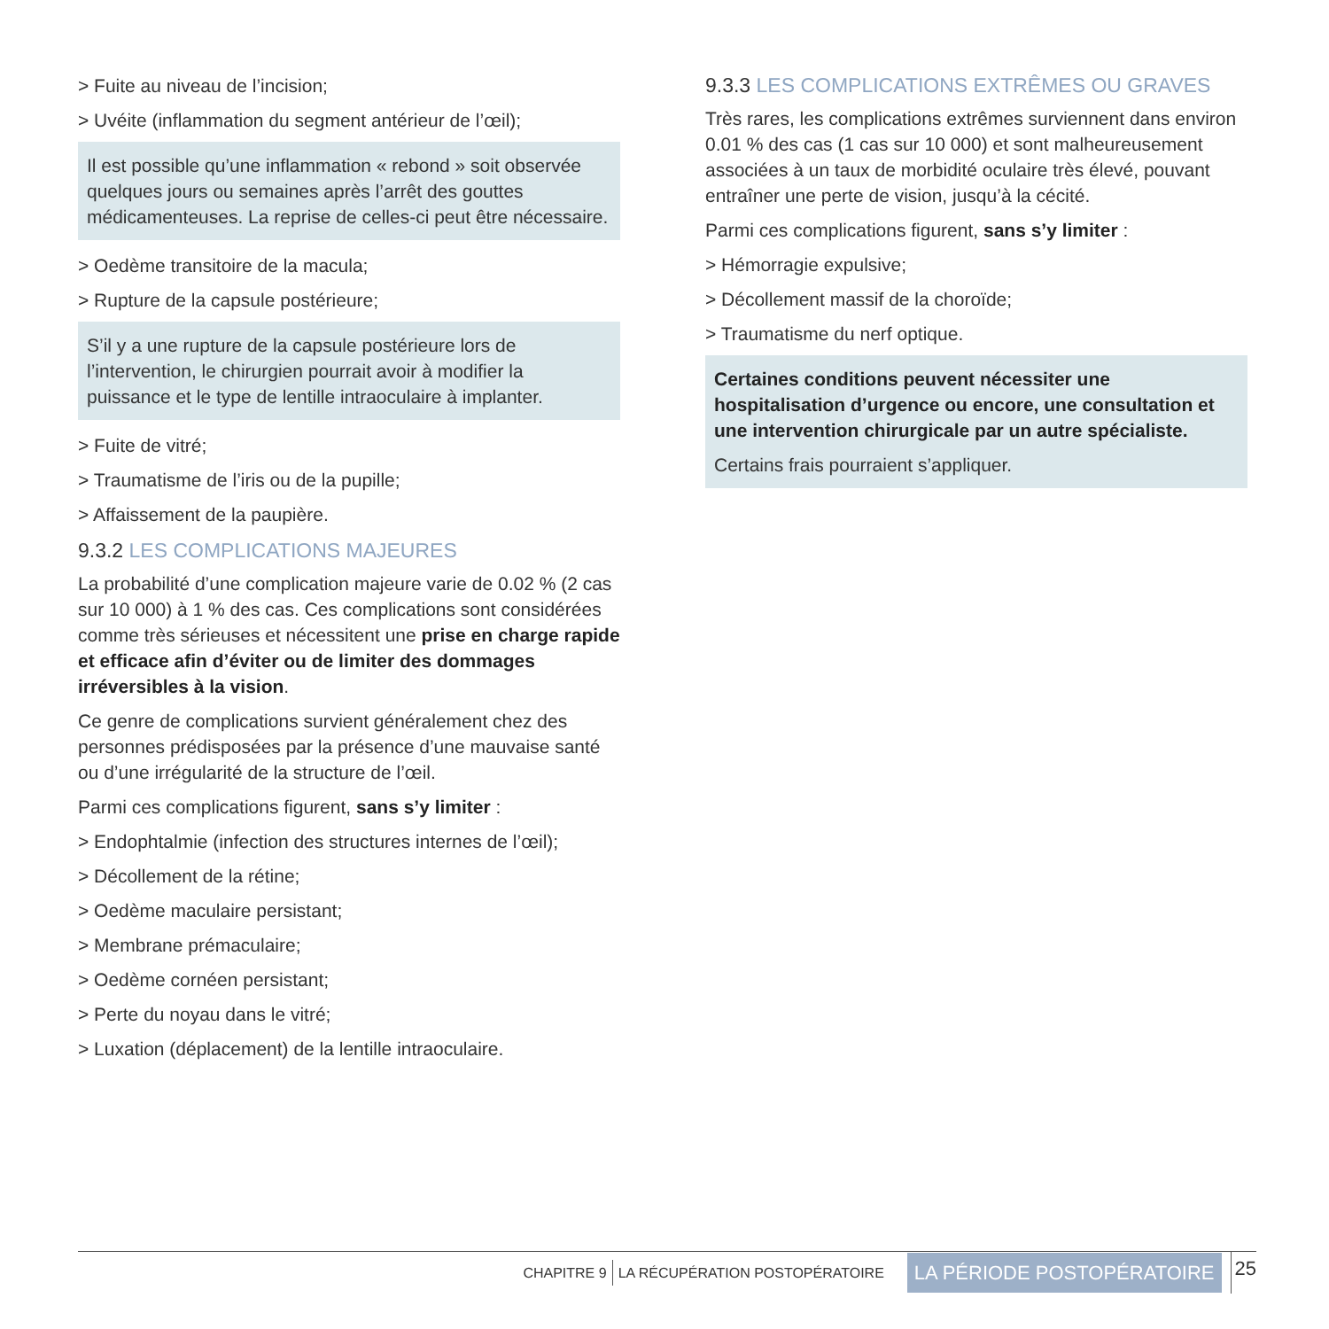> Fuite au niveau de l’incision;
> Uvéite (inflammation du segment antérieur de l’œil);
Il est possible qu’une inflammation « rebond » soit observée quelques jours ou semaines après l’arrêt des gouttes médicamenteuses. La reprise de celles-ci peut être nécessaire.
> Oedème transitoire de la macula;
> Rupture de la capsule postérieure;
S’il y a une rupture de la capsule postérieure lors de l’intervention, le chirurgien pourrait avoir à modifier la puissance et le type de lentille intraoculaire à implanter.
> Fuite de vitré;
> Traumatisme de l’iris ou de la pupille;
> Affaissement de la paupière.
9.3.2 LES COMPLICATIONS MAJEURES
La probabilité d’une complication majeure varie de 0.02 % (2 cas sur 10 000) à 1 % des cas. Ces complications sont considérées comme très sérieuses et nécessitent une prise en charge rapide et efficace afin d’éviter ou de limiter des dommages irréversibles à la vision.
Ce genre de complications survient généralement chez des personnes prédisposées par la présence d’une mauvaise santé ou d’une irrégularité de la structure de l’œil.
Parmi ces complications figurent, sans s’y limiter :
> Endophtalmie (infection des structures internes de l’œil);
> Décollement de la rétine;
> Oedème maculaire persistant;
> Membrane prémaculaire;
> Oedème cornéen persistant;
> Perte du noyau dans le vitré;
> Luxation (déplacement) de la lentille intraoculaire.
9.3.3 LES COMPLICATIONS EXTRÊMES OU GRAVES
Très rares, les complications extrêmes surviennent dans environ 0.01 % des cas (1 cas sur 10 000) et sont malheureusement associées à un taux de morbidité oculaire très élevé, pouvant entraîner une perte de vision, jusqu’à la cécité.
Parmi ces complications figurent, sans s’y limiter :
> Hémorragie expulsive;
> Décollement massif de la choroïde;
> Traumatisme du nerf optique.
Certaines conditions peuvent nécessiter une hospitalisation d’urgence ou encore, une consultation et une intervention chirurgicale par un autre spécialiste.
Certains frais pourraient s’appliquer.
CHAPITRE 9 LA RÉCUPÉRATION POSTOPÉRATOIRE LA PÉRIODE POSTOPÉRATOIRE 25